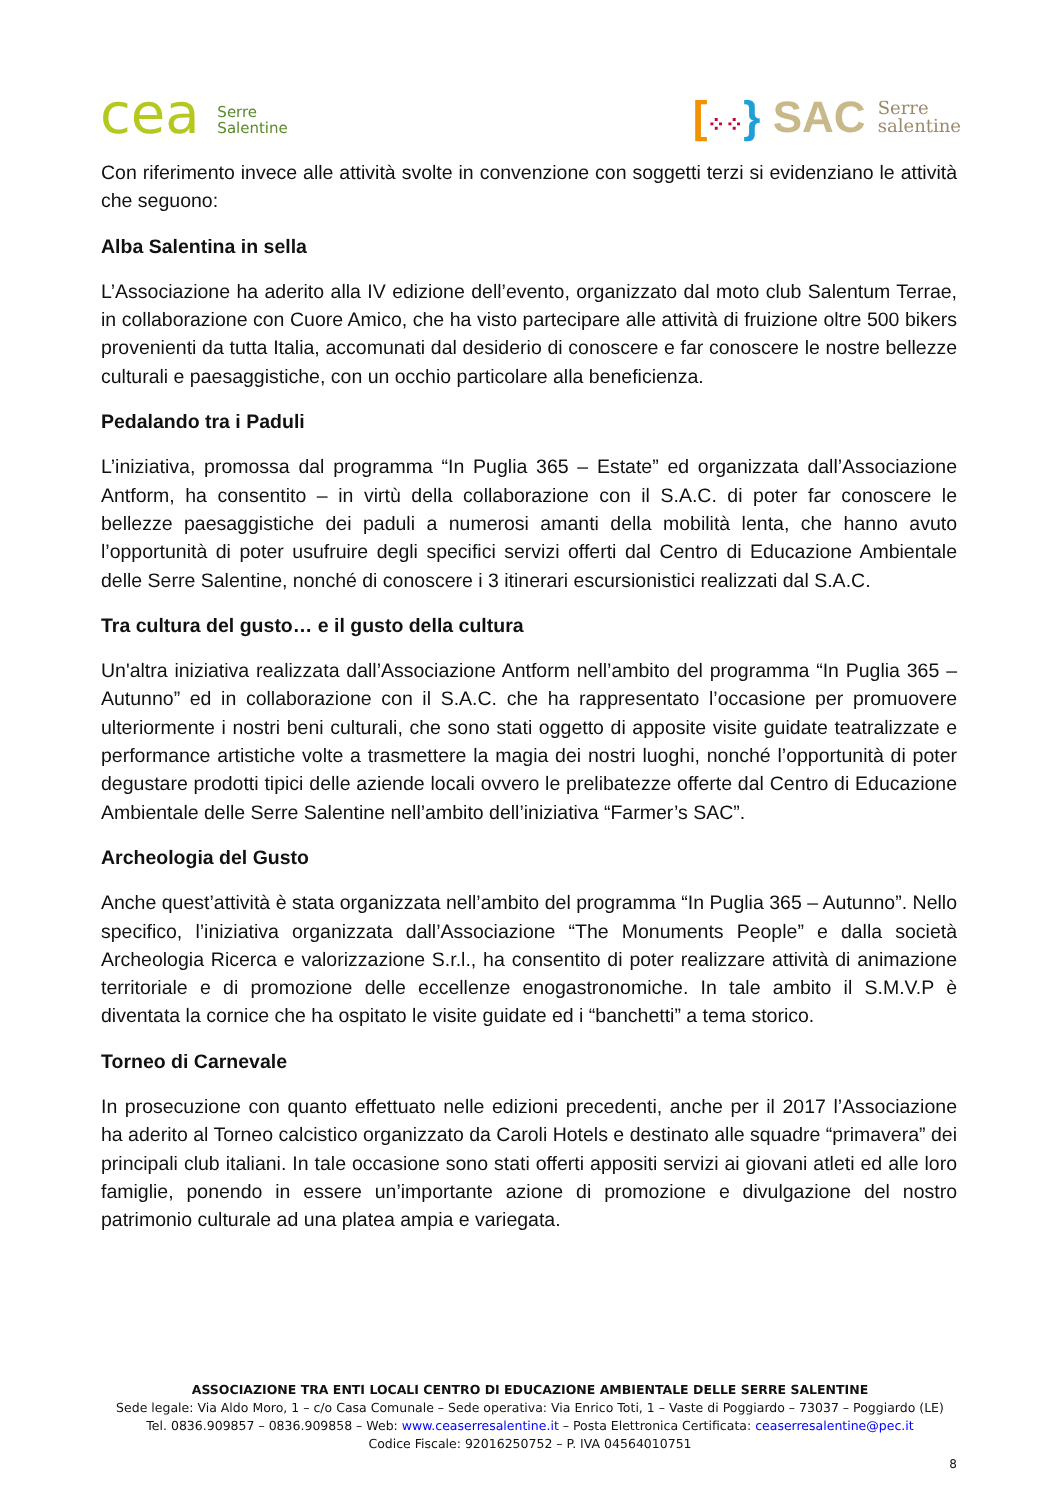cea Serre
Salentine
[⁘⁘} SAC Serre
salentine
Con riferimento invece alle attività svolte in convenzione con soggetti terzi si evidenziano le attività che seguono:
Alba Salentina in sella
L’Associazione ha aderito alla IV edizione dell’evento, organizzato dal moto club Salentum Terrae, in collaborazione con Cuore Amico, che ha visto partecipare alle attività di fruizione oltre 500 bikers provenienti da tutta Italia, accomunati dal desiderio di conoscere e far conoscere le nostre bellezze culturali e paesaggistiche, con un occhio particolare alla beneficienza.
Pedalando tra i Paduli
L’iniziativa, promossa dal programma “In Puglia 365 – Estate” ed organizzata dall’Associazione Antform, ha consentito – in virtù della collaborazione con il S.A.C. di poter far conoscere le bellezze paesaggistiche dei paduli a numerosi amanti della mobilità lenta, che hanno avuto l’opportunità di poter usufruire degli specifici servizi offerti dal Centro di Educazione Ambientale delle Serre Salentine, nonché di conoscere i 3 itinerari escursionistici realizzati dal S.A.C.
Tra cultura del gusto… e il gusto della cultura
Un'altra iniziativa realizzata dall’Associazione Antform nell’ambito del programma “In Puglia 365 – Autunno” ed in collaborazione con il S.A.C. che ha rappresentato l’occasione per promuovere ulteriormente i nostri beni culturali, che sono stati oggetto di apposite visite guidate teatralizzate e performance artistiche volte a trasmettere la magia dei nostri luoghi, nonché l’opportunità di poter degustare prodotti tipici delle aziende locali ovvero le prelibatezze offerte dal Centro di Educazione Ambientale delle Serre Salentine nell’ambito dell’iniziativa “Farmer’s SAC”.
Archeologia del Gusto
Anche quest’attività è stata organizzata nell’ambito del programma “In Puglia 365 – Autunno”. Nello specifico, l’iniziativa organizzata dall’Associazione “The Monuments People” e dalla società Archeologia Ricerca e valorizzazione S.r.l., ha consentito di poter realizzare attività di animazione territoriale e di promozione delle eccellenze enogastronomiche. In tale ambito il S.M.V.P è diventata la cornice che ha ospitato le visite guidate ed i “banchetti” a tema storico.
Torneo di Carnevale
In prosecuzione con quanto effettuato nelle edizioni precedenti, anche per il 2017 l’Associazione ha aderito al Torneo calcistico organizzato da Caroli Hotels e destinato alle squadre “primavera” dei principali club italiani. In tale occasione sono stati offerti appositi servizi ai giovani atleti ed alle loro famiglie, ponendo in essere un’importante azione di promozione e divulgazione del nostro patrimonio culturale ad una platea ampia e variegata.
ASSOCIAZIONE TRA ENTI LOCALI CENTRO DI EDUCAZIONE AMBIENTALE DELLE SERRE SALENTINE
Sede legale: Via Aldo Moro, 1 – c/o Casa Comunale – Sede operativa: Via Enrico Toti, 1 – Vaste di Poggiardo – 73037 – Poggiardo (LE)
Tel. 0836.909857 – 0836.909858 – Web: www.ceaserresalentine.it – Posta Elettronica Certificata: ceaserresalentine@pec.it
Codice Fiscale: 92016250752 – P. IVA 04564010751
8